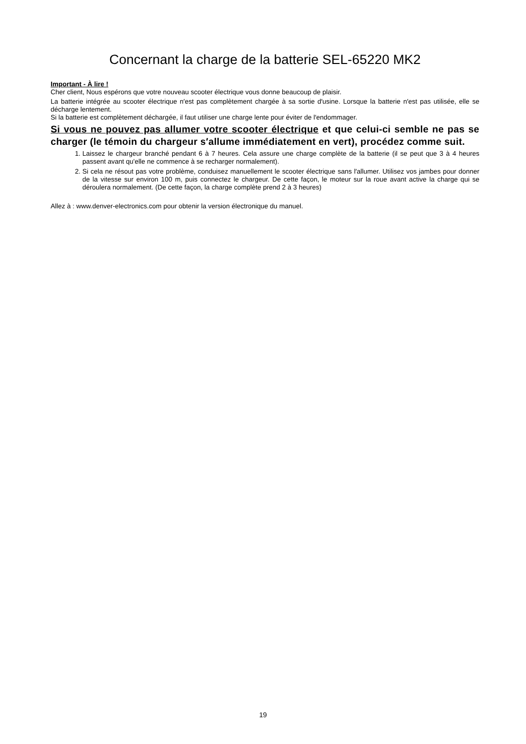Concernant la charge de la batterie SEL-65220 MK2
Important - À lire !
Cher client, Nous espérons que votre nouveau scooter électrique vous donne beaucoup de plaisir.
La batterie intégrée au scooter électrique n′est pas complètement chargée à sa sortie d′usine. Lorsque la batterie n′est pas utilisée, elle se décharge lentement.
Si la batterie est complètement déchargée, il faut utiliser une charge lente pour éviter de l′endommager.
Si vous ne pouvez pas allumer votre scooter électrique et que celui-ci semble ne pas se charger (le témoin du chargeur s′allume immédiatement en vert), procédez comme suit.
1. Laissez le chargeur branché pendant 6 à 7 heures. Cela assure une charge complète de la batterie (il se peut que 3 à 4 heures passent avant qu'elle ne commence à se recharger normalement).
2. Si cela ne résout pas votre problème, conduisez manuellement le scooter électrique sans l′allumer. Utilisez vos jambes pour donner de la vitesse sur environ 100 m, puis connectez le chargeur. De cette façon, le moteur sur la roue avant active la charge qui se déroulera normalement. (De cette façon, la charge complète prend 2 à 3 heures)
Allez à : www.denver-electronics.com pour obtenir la version électronique du manuel.
19